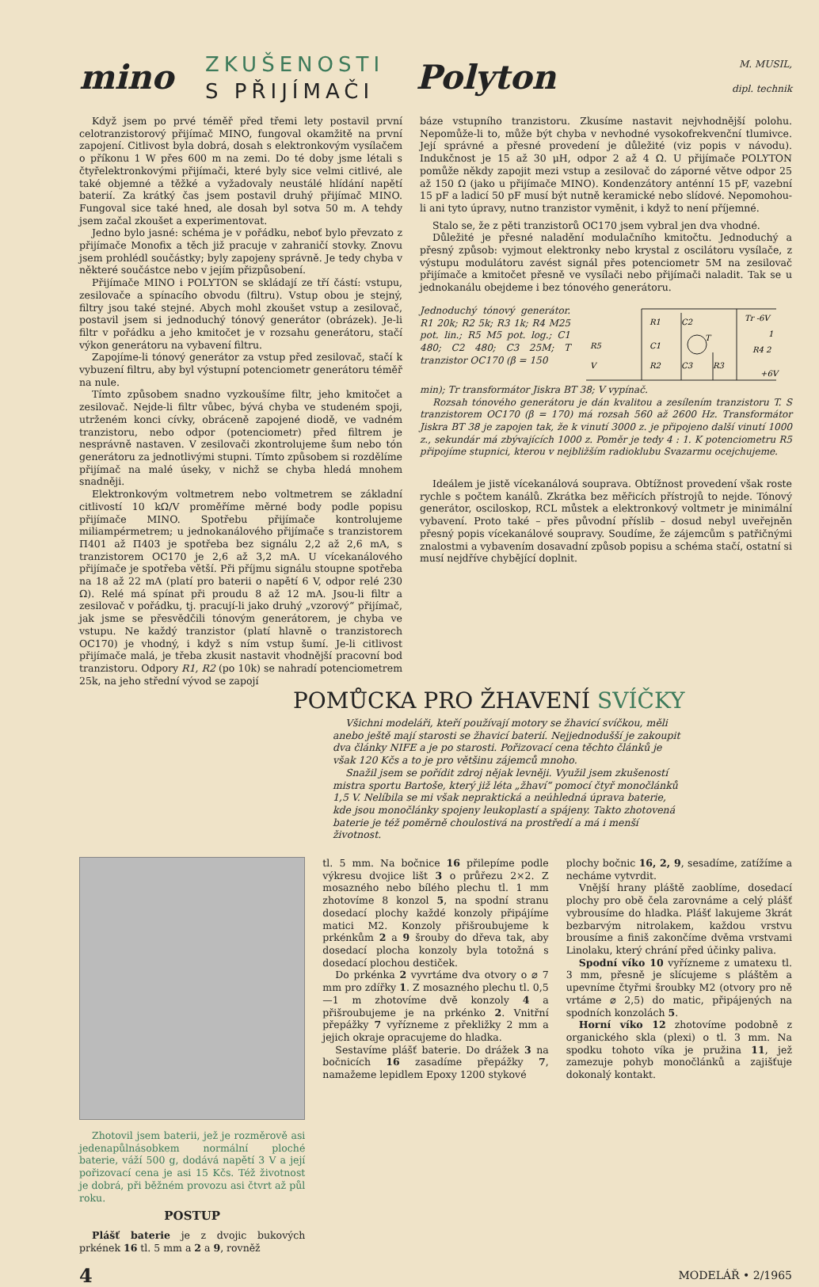mino
ZKUŠENOSTI
S PŘIJÍMAČI
Polyton
M. MUSIL,
dipl. technik
Když jsem po prvé téměř před třemi lety postavil první celotranzistorový přijímač MINO, fungoval okamžitě na první zapojení. Citlivost byla dobrá, dosah s elektronkovým vysílačem o příkonu 1 W přes 600 m na zemi. Do té doby jsme létali s čtyřelektronkovými přijímači, které byly sice velmi citlivé, ale také objemné a těžké a vyžadovaly neustálé hlídání napětí baterií. Za krátký čas jsem postavil druhý přijímač MINO. Fungoval sice také hned, ale dosah byl sotva 50 m. A tehdy jsem začal zkoušet a experimentovat.
Jedno bylo jasné: schéma je v pořádku, neboť bylo převzato z přijímače Monofix a těch již pracuje v zahraničí stovky. Znovu jsem prohlédl součástky; byly zapojeny správně. Je tedy chyba v některé součástce nebo v jejím přizpůsobení.
Přijímače MINO i POLYTON se skládají ze tří částí: vstupu, zesilovače a spínacího obvodu (filtru). Vstup obou je stejný, filtry jsou také stejné. Abych mohl zkoušet vstup a zesilovač, postavil jsem si jednoduchý tónový generátor (obrázek). Je-li filtr v pořádku a jeho kmitočet je v rozsahu generátoru, stačí výkon generátoru na vybavení filtru.
Zapojíme-li tónový generátor za vstup před zesilovač, stačí k vybuzení filtru, aby byl výstupní potenciometr generátoru téměř na nule.
Tímto způsobem snadno vyzkoušíme filtr, jeho kmitočet a zesilovač. Nejde-li filtr vůbec, bývá chyba ve studeném spoji, utrženém konci cívky, obráceně zapojené diodě, ve vadném tranzistoru, nebo odpor (potenciometr) před filtrem je nesprávně nastaven. V zesilovači zkontrolujeme šum nebo tón generátoru za jednotlivými stupni. Tímto způsobem si rozdělíme přijímač na malé úseky, v nichž se chyba hledá mnohem snadněji.
Elektronkovým voltmetrem nebo voltmetrem se základní citlivostí 10 kΩ/V proměříme měrné body podle popisu přijímače MINO. Spotřebu přijímače kontrolujeme miliampérmetrem; u jednokanálového přijímače s tranzistorem П401 až П403 je spotřeba bez signálu 2,2 až 2,6 mA, s tranzistorem OC170 je 2,6 až 3,2 mA. U vícekanálového přijímače je spotřeba větší. Při příjmu signálu stoupne spotřeba na 18 až 22 mA (platí pro baterii o napětí 6 V, odpor relé 230 Ω). Relé má spínat při proudu 8 až 12 mA. Jsou-li filtr a zesilovač v pořádku, tj. pracují-li jako druhý „vzorový“ přijímač, jak jsme se přesvědčili tónovým generátorem, je chyba ve vstupu. Ne každý tranzistor (platí hlavně o tranzistorech OC170) je vhodný, i když s ním vstup šumí. Je-li citlivost přijímače malá, je třeba zkusit nastavit vhodnější pracovní bod tranzistoru. Odpory R1, R2 (po 10k) se nahradí potenciometrem 25k, na jeho střední vývod se zapojí
báze vstupního tranzistoru. Zkusíme nastavit nejvhodnější polohu. Nepomůže-li to, může být chyba v nevhodné vysokofrekvenční tlumivce. Její správné a přesné provedení je důležité (viz popis v návodu). Indukčnost je 15 až 30 μH, odpor 2 až 4 Ω. U přijímače POLYTON pomůže někdy zapojit mezi vstup a zesilovač do záporné větve odpor 25 až 150 Ω (jako u přijímače MINO). Kondenzátory anténní 15 pF, vazební 15 pF a ladicí 50 pF musí být nutně keramické nebo slídové. Nepomohou-li ani tyto úpravy, nutno tranzistor vyměnit, i když to není příjemné.
Stalo se, že z pěti tranzistorů OC170 jsem vybral jen dva vhodné.
Důležité je přesné naladění modulačního kmitočtu. Jednoduchý a přesný způsob: vyjmout elektronky nebo krystal z oscilátoru vysílače, z výstupu modulátoru zavést signál přes potenciometr 5M na zesilovač přijímače a kmitočet přesně ve vysílači nebo přijímači naladit. Tak se u jednokanálu obejdeme i bez tónového generátoru.
Jednoduchý tónový generátor. R1 20k; R2 5k; R3 1k; R4 M25 pot. lin.; R5 M5 pot. log.; C1 480; C2 480; C3 25M; T tranzistor OC170 (β = 150
R1
C2
C1
R5
R2
C3
R3
R4 2
Tr -6V
+6V
V
T
1
min); Tr transformátor Jiskra BT 38; V vypínač.
Rozsah tónového generátoru je dán kvalitou a zesílením tranzistoru T. S tranzistorem OC170 (β = 170) má rozsah 560 až 2600 Hz. Transformátor Jiskra BT 38 je zapojen tak, že k vinutí 3000 z. je připojeno další vinutí 1000 z., sekundár má zbývajících 1000 z. Poměr je tedy 4 : 1. K potenciometru R5 připojíme stupnici, kterou v nejbližším radioklubu Svazarmu ocejchujeme.
Ideálem je jistě vícekanálová souprava. Obtížnost provedení však roste rychle s počtem kanálů. Zkrátka bez měřicích přístrojů to nejde. Tónový generátor, osciloskop, RCL můstek a elektronkový voltmetr je minimální vybavení. Proto také – přes původní příslib – dosud nebyl uveřejněn přesný popis vícekanálové soupravy. Soudíme, že zájemcům s patřičnými znalostmi a vybavením dosavadní způsob popisu a schéma stačí, ostatní si musí nejdříve chybějící doplnit.
POMŮCKA PRO ŽHAVENÍ SVÍČKY
Všichni modeláři, kteří používají motory se žhavicí svíčkou, měli anebo ještě mají starosti se žhavicí baterií. Nejjednodušší je zakoupit dva články NIFE a je po starosti. Pořizovací cena těchto článků je však 120 Kčs a to je pro většinu zájemců mnoho.
Snažil jsem se pořídit zdroj nějak levněji. Využil jsem zkušeností mistra sportu Bartoše, který již léta „žhaví“ pomocí čtyř monočlánků 1,5 V. Nelíbila se mi však nepraktická a neúhledná úprava baterie, kde jsou monočlánky spojeny leukoplastí a spájeny. Takto zhotovená baterie je též poměrně choulostivá na prostředí a má i menší životnost.
Zhotovil jsem baterii, jež je rozměrově asi jedenapůlnásobkem normální ploché baterie, váží 500 g, dodává napětí 3 V a její pořizovací cena je asi 15 Kčs. Též životnost je dobrá, při běžném provozu asi čtvrt až půl roku.
POSTUP
Plášť baterie je z dvojic bukových prkének 16 tl. 5 mm a 2 a 9, rovněž
tl. 5 mm. Na bočnice 16 přilepíme podle výkresu dvojice lišt 3 o průřezu 2×2. Z mosazného nebo bílého plechu tl. 1 mm zhotovíme 8 konzol 5, na spodní stranu dosedací plochy každé konzoly připájíme matici M2. Konzoly přišroubujeme k prkénkům 2 a 9 šrouby do dřeva tak, aby dosedací plocha konzoly byla totožná s dosedací plochou destiček.
Do prkénka 2 vyvrtáme dva otvory o ⌀ 7 mm pro zdířky 1. Z mosazného plechu tl. 0,5—1 m zhotovíme dvě konzoly 4 a přišroubujeme je na prkénko 2. Vnitřní přepážky 7 vyřízneme z překližky 2 mm a jejich okraje opracujeme do hladka.
Sestavíme plášť baterie. Do drážek 3 na bočnicích 16 zasadíme přepážky 7, namažeme lepidlem Epoxy 1200 stykové
plochy bočnic 16, 2, 9, sesadíme, zatížíme a necháme vytvrdit.
Vnější hrany pláště zaoblíme, dosedací plochy pro obě čela zarovnáme a celý plášť vybrousíme do hladka. Plášť lakujeme 3krát bezbarvým nitrolakem, každou vrstvu brousíme a finiš zakončíme dvěma vrstvami Linolaku, který chrání před účinky paliva.
Spodní víko 10 vyřízneme z umatexu tl. 3 mm, přesně je slícujeme s pláštěm a upevníme čtyřmi šroubky M2 (otvory pro ně vrtáme ⌀ 2,5) do matic, připájených na spodních konzolách 5.
Horní víko 12 zhotovíme podobně z organického skla (plexi) o tl. 3 mm. Na spodku tohoto víka je pružina 11, jež zamezuje pohyb monočlánků a zajišťuje dokonalý kontakt.
4 MODELÁŘ • 2/1965